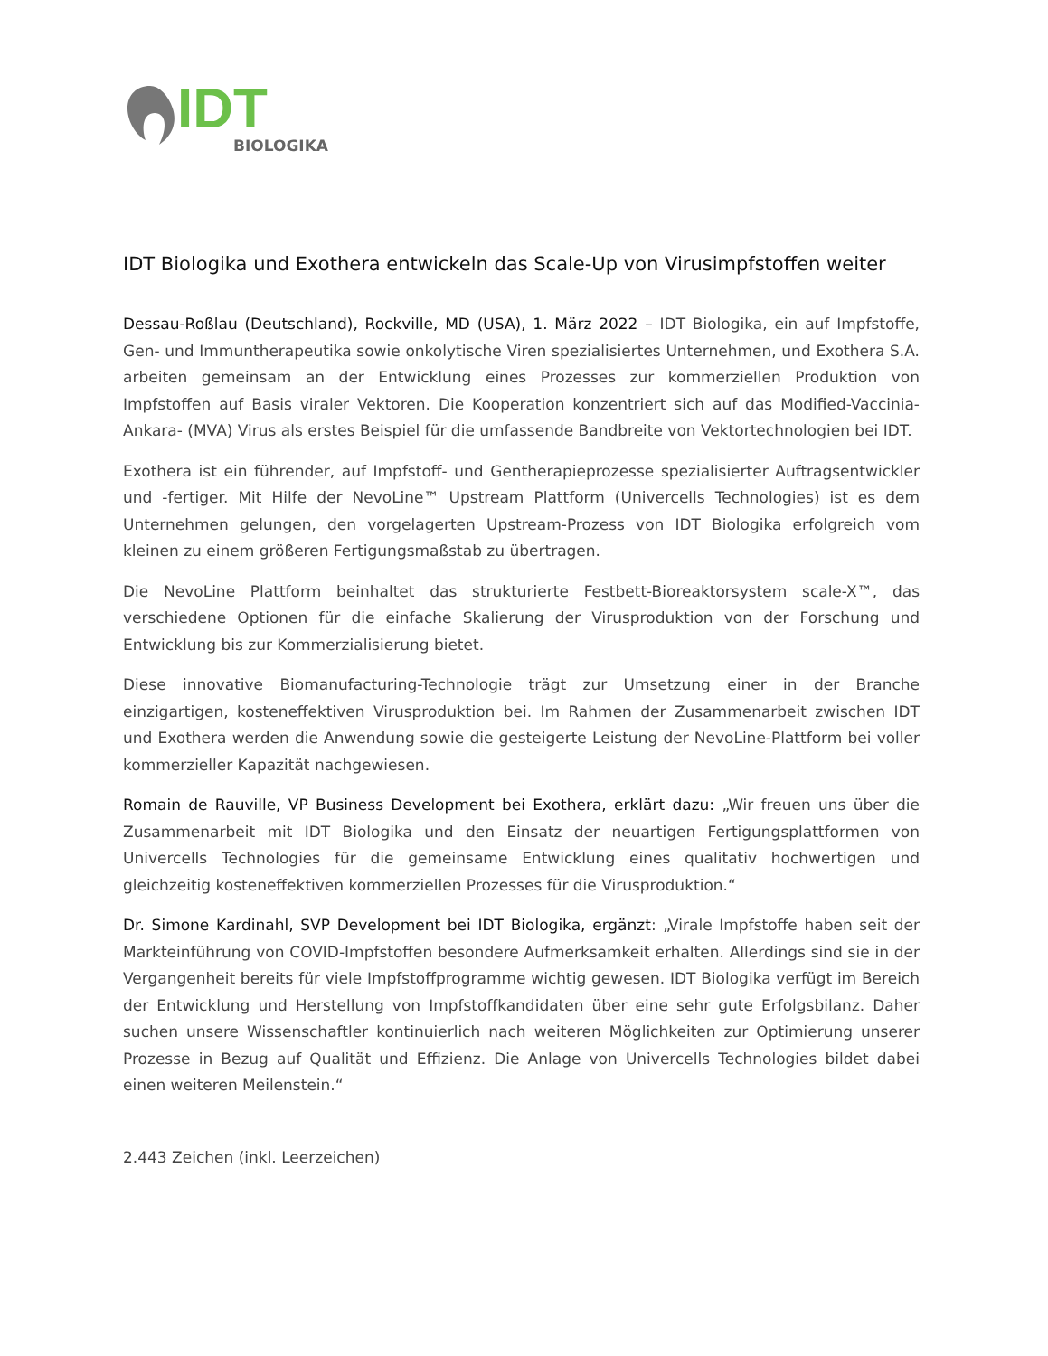IDT
BIOLOGIKA
IDT Biologika und Exothera entwickeln das Scale-Up von Virusimpfstoffen weiter
Dessau-Roßlau (Deutschland), Rockville, MD (USA), 1. März 2022 – IDT Biologika, ein auf Impfstoffe, Gen- und Immuntherapeutika sowie onkolytische Viren spezialisiertes Unternehmen, und Exothera S.A. arbeiten gemeinsam an der Entwicklung eines Prozesses zur kommerziellen Produktion von Impfstoffen auf Basis viraler Vektoren. Die Kooperation konzentriert sich auf das Modified-Vaccinia-Ankara- (MVA) Virus als erstes Beispiel für die umfassende Bandbreite von Vektortechnologien bei IDT.
Exothera ist ein führender, auf Impfstoff- und Gentherapieprozesse spezialisierter Auftragsentwickler und -fertiger. Mit Hilfe der NevoLine™ Upstream Plattform (Univercells Technologies) ist es dem Unternehmen gelungen, den vorgelagerten Upstream-Prozess von IDT Biologika erfolgreich vom kleinen zu einem größeren Fertigungsmaßstab zu übertragen.
Die NevoLine Plattform beinhaltet das strukturierte Festbett-Bioreaktorsystem scale-X™, das verschiedene Optionen für die einfache Skalierung der Virusproduktion von der Forschung und Entwicklung bis zur Kommerzialisierung bietet.
Diese innovative Biomanufacturing-Technologie trägt zur Umsetzung einer in der Branche einzigartigen, kosteneffektiven Virusproduktion bei. Im Rahmen der Zusammenarbeit zwischen IDT und Exothera werden die Anwendung sowie die gesteigerte Leistung der NevoLine-Plattform bei voller kommerzieller Kapazität nachgewiesen.
Romain de Rauville, VP Business Development bei Exothera, erklärt dazu: „Wir freuen uns über die Zusammenarbeit mit IDT Biologika und den Einsatz der neuartigen Fertigungsplattformen von Univercells Technologies für die gemeinsame Entwicklung eines qualitativ hochwertigen und gleichzeitig kosteneffektiven kommerziellen Prozesses für die Virusproduktion.“
Dr. Simone Kardinahl, SVP Development bei IDT Biologika, ergänzt: „Virale Impfstoffe haben seit der Markteinführung von COVID-Impfstoffen besondere Aufmerksamkeit erhalten. Allerdings sind sie in der Vergangenheit bereits für viele Impfstoffprogramme wichtig gewesen. IDT Biologika verfügt im Bereich der Entwicklung und Herstellung von Impfstoffkandidaten über eine sehr gute Erfolgsbilanz. Daher suchen unsere Wissenschaftler kontinuierlich nach weiteren Möglichkeiten zur Optimierung unserer Prozesse in Bezug auf Qualität und Effizienz. Die Anlage von Univercells Technologies bildet dabei einen weiteren Meilenstein.“
2.443 Zeichen (inkl. Leerzeichen)